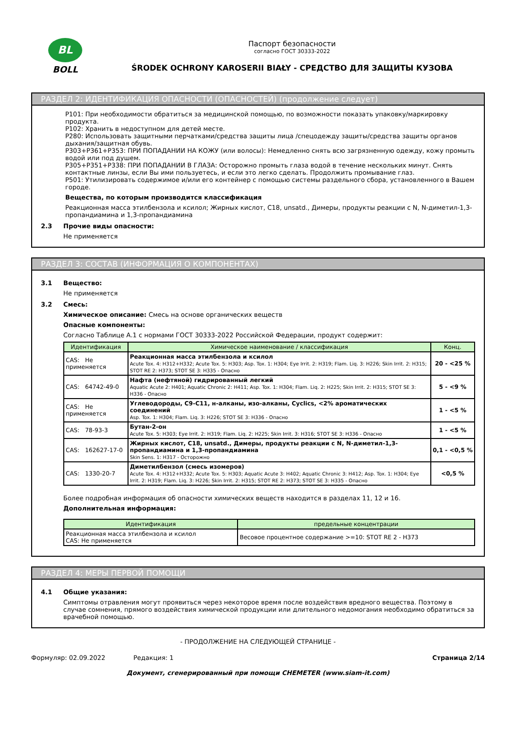BL
BOLL
Паспорт безопасности
согласно ГОСТ 30333-2022
ŚRODEK OCHRONY KAROSERII BIAŁY - СРЕДСТВО ДЛЯ ЗАЩИТЫ КУЗОВА
РАЗДЕЛ 2: ИДЕНТИФИКАЦИЯ ОПАСНОСТИ (ОПАСНОСТЕЙ) (продолжение следует)
P101: При необходимости обратиться за медицинской помощью, по возможности показать упаковку/маркировку продукта.
P102: Хранить в недоступном для детей месте.
P280: Использовать защитными перчатками/средства защиты лица /спецодежду защиты/средства защиты органов дыхания/защитная обувь.
P303+P361+P353: ПРИ ПОПАДАНИИ НА КОЖУ (или волосы): Немедленно снять всю загрязненную одежду, кожу промыть водой или под душем.
P305+P351+P338: ПРИ ПОПАДАНИИ В ГЛАЗА: Осторожно промыть глаза водой в течение нескольких минут. Снять контактные линзы, если Вы ими пользуетесь, и если это легко сделать. Продолжить промывание глаз.
P501: Утилизировать содержимое и/или его контейнер с помощью системы раздельного сбора, установленного в Вашем городе.
Вещества, по которым производится классификация
Реакционная масса этилбензола и ксилол; Жирных кислот, C18, unsatd., Димеры, продукты реакции с N, N-диметил-1,3-пропандиамина и 1,3-пропандиамина
2.3 Прочие виды опасности:
Не применяется
РАЗДЕЛ 3: СОСТАВ (ИНФОРМАЦИЯ О КОМПОНЕНТАХ)
3.1 Вещество:
Не применяется
3.2 Смесь:
Химическое описание: Смесь на основе органических веществ
Опасные компоненты:
Согласно Таблице А.1 с нормами ГОСТ 30333-2022 Российской Федерации, продукт содержит:
| Идентификация | Химическое наименование / классификация | Конц. |
| --- | --- | --- |
| CAS: Не применяется | Реакционная масса этилбензола и ксилол Acute Tox. 4: H312+H332; Acute Tox. 5: H303; Asp. Tox. 1: H304; Eye Irrit. 2: H319; Flam. Liq. 3: H226; Skin Irrit. 2: H315; STOT RE 2: H373; STOT SE 3: H335 - Опасно | 20 - <25 % |
| CAS: 64742-49-0 | Нафта (нефтяной) гидрированный легкий Aquatic Acute 2: H401; Aquatic Chronic 2: H411; Asp. Tox. 1: H304; Flam. Liq. 2: H225; Skin Irrit. 2: H315; STOT SE 3: H336 - Опасно | 5 - <9 % |
| CAS: Не применяется | Углеводороды, C9-C11, н-алканы, изо-алканы, Cyclics, <2% ароматических соединений Asp. Tox. 1: H304; Flam. Liq. 3: H226; STOT SE 3: H336 - Опасно | 1 - <5 % |
| CAS: 78-93-3 | Бутан-2-он Acute Tox. 5: H303; Eye Irrit. 2: H319; Flam. Liq. 2: H225; Skin Irrit. 3: H316; STOT SE 3: H336 - Опасно | 1 - <5 % |
| CAS: 162627-17-0 | Жирных кислот, C18, unsatd., Димеры, продукты реакции с N, N-диметил-1,3-пропандиамина и 1,3-пропандиамина Skin Sens. 1: H317 - Осторожно | 0,1 - <0,5 % |
| CAS: 1330-20-7 | Диметилбензол (смесь изомеров) Acute Tox. 4: H312+H332; Acute Tox. 5: H303; Aquatic Acute 3: H402; Aquatic Chronic 3: H412; Asp. Tox. 1: H304; Eye Irrit. 2: H319; Flam. Liq. 3: H226; Skin Irrit. 2: H315; STOT RE 2: H373; STOT SE 3: H335 - Опасно | <0,5 % |
Более подробная информация об опасности химических веществ находится в разделах 11, 12 и 16.
Дополнительная информация:
| Идентификация | предельные концентрации |
| --- | --- |
| Реакционная масса этилбензола и ксилол CAS: Не применяется | Весовое процентное содержание >=10: STOT RE 2 - H373 |
РАЗДЕЛ 4: МЕРЫ ПЕРВОЙ ПОМОЩИ
4.1 Общие указания:
Симптомы отравления могут проявиться через некоторое время после воздействия вредного вещества. Поэтому в случае сомнения, прямого воздействия химической продукции или длительного недомогания необходимо обратиться за врачебной помощью.
- ПРОДОЛЖЕНИЕ НА СЛЕДУЮЩЕЙ СТРАНИЦЕ -
Формуляр: 02.09.2022 Редакция: 1 Страница 2/14
Документ, сгенерированный при помощи CHEMETER (www.siam-it.com)